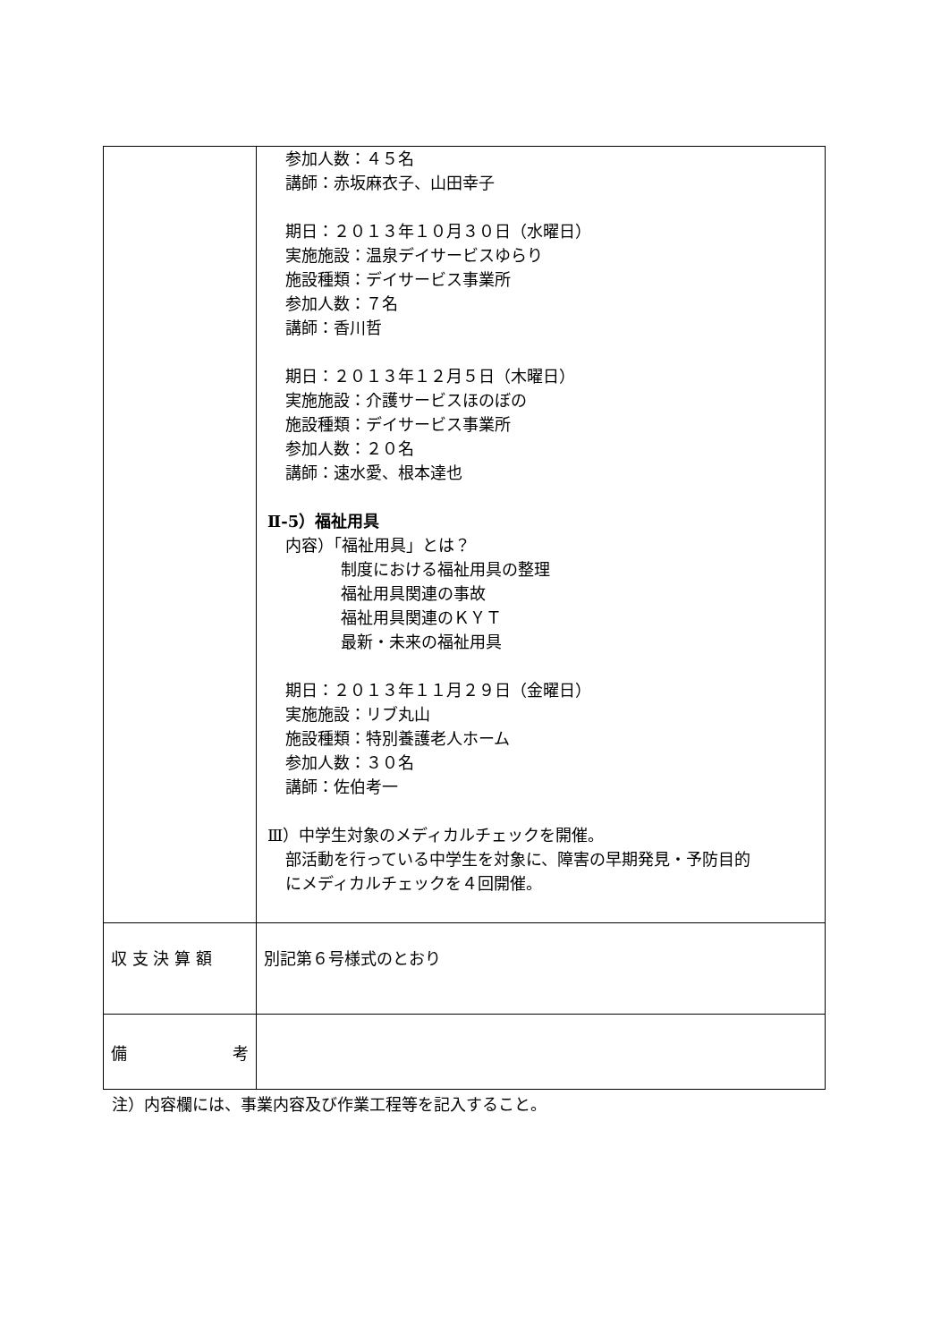| | 参加人数：４５名 講師：赤坂麻衣子、山田幸子 期日：２０１３年１０月３０日（水曜日） 実施施設：温泉デイサービスゆらり 施設種類：デイサービス事業所 参加人数：７名 講師：香川哲 期日：２０１３年１２月５日（木曜日） 実施施設：介護サービスほのぼの 施設種類：デイサービス事業所 参加人数：２０名 講師：速水愛、根本達也 Ⅱ-5）福祉用具 内容）「福祉用具」とは？ 制度における福祉用具の整理 福祉用具関連の事故 福祉用具関連のＫＹＴ 最新・未来の福祉用具 期日：２０１３年１１月２９日（金曜日） 実施施設：リブ丸山 施設種類：特別養護老人ホーム 参加人数：３０名 講師：佐伯考一 Ⅲ）中学生対象のメディカルチェックを開催。 部活動を行っている中学生を対象に、障害の早期発見・予防目的 にメディカルチェックを４回開催。 |
| 収 支 決 算 額 | 別記第６号様式のとおり |
| 備 考 | |
注）内容欄には、事業内容及び作業工程等を記入すること。